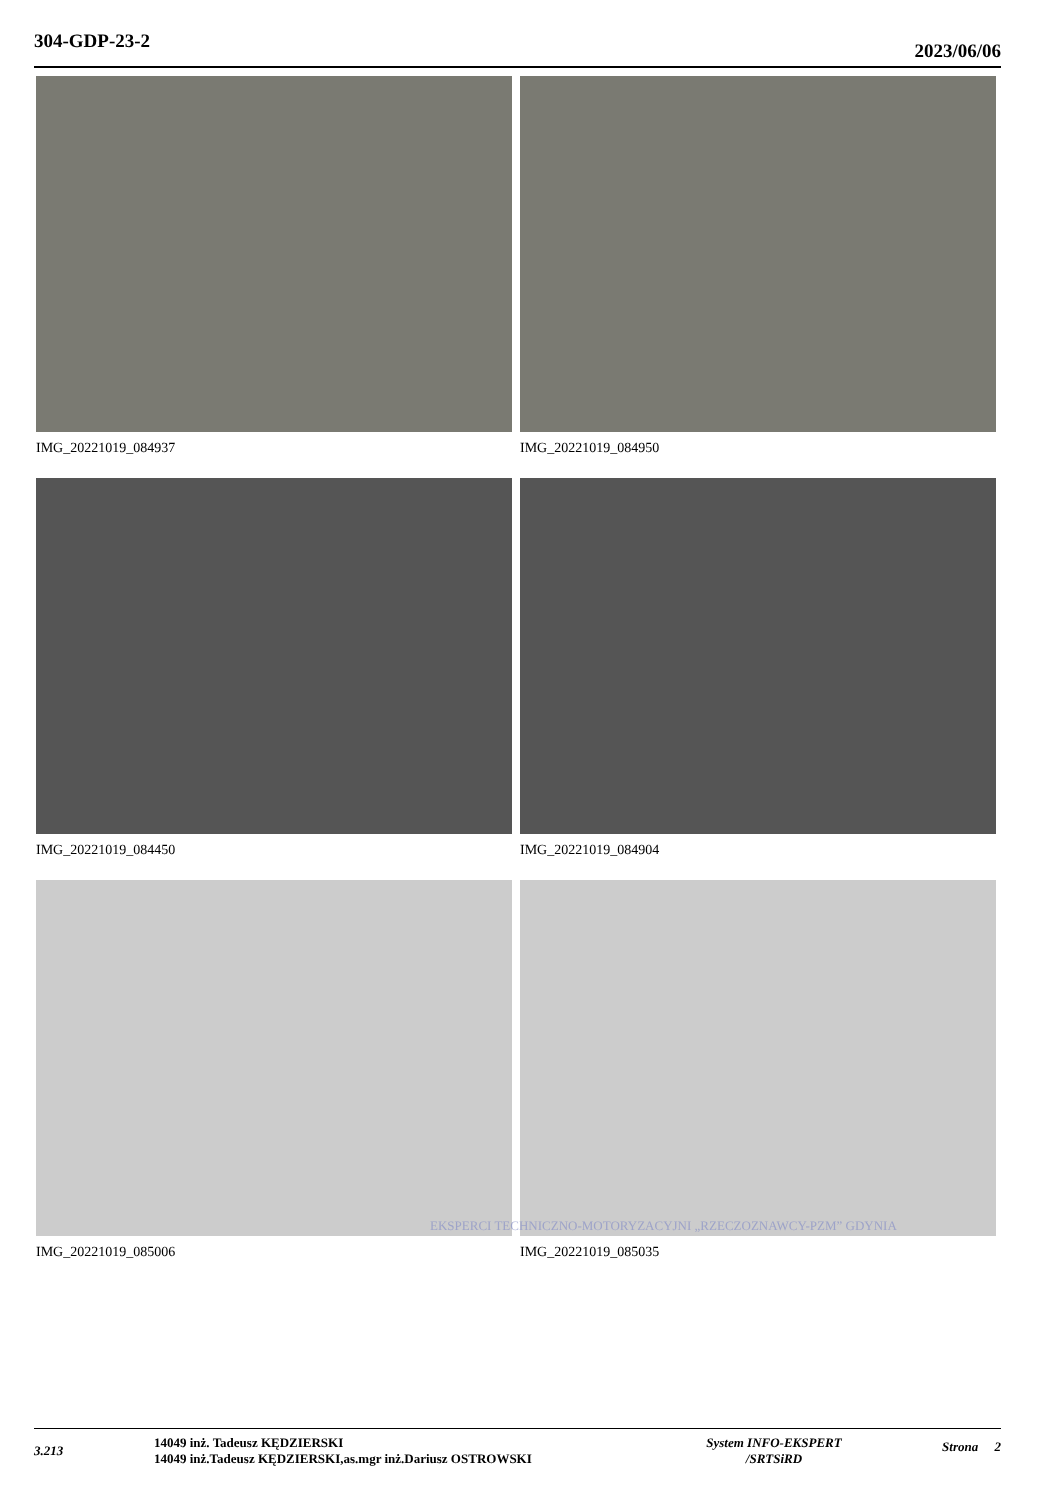304-GDP-23-2 2023/06/06
IMG_20221019_084937
IMG_20221019_084950
IMG_20221019_084450
IMG_20221019_084904
IMG_20221019_085006
IMG_20221019_085035
EKSPERCI TECHNICZNO-MOTORYZACYJNI „RZECZOZNAWCY-PZM” GDYNIA
3.213
14049 inż. Tadeusz KĘDZIERSKI
14049 inż.Tadeusz KĘDZIERSKI,as.mgr inż.Dariusz OSTROWSKI
System INFO-EKSPERT
/SRTSiRD
Strona 2